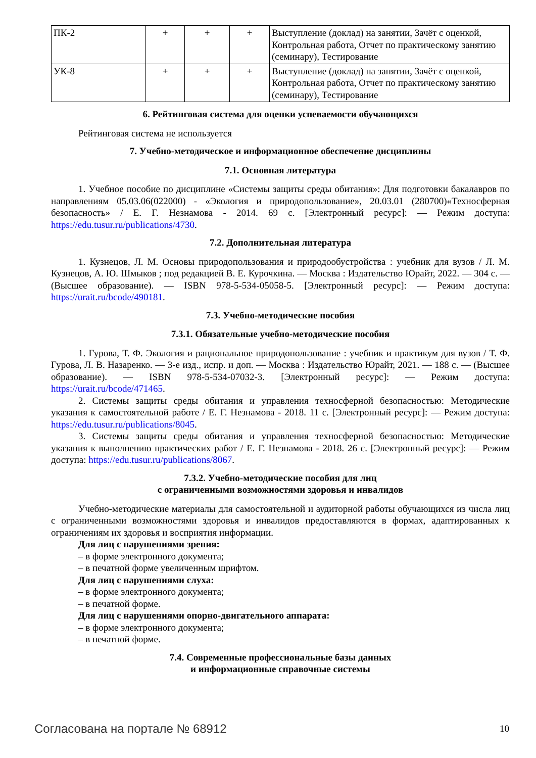| ПК-2 | + | + | + | Выступление (доклад) на занятии, Зачёт с оценкой, Контрольная работа, Отчет по практическому занятию (семинару), Тестирование |
| УК-8 | + | + | + | Выступление (доклад) на занятии, Зачёт с оценкой, Контрольная работа, Отчет по практическому занятию (семинару), Тестирование |
6. Рейтинговая система для оценки успеваемости обучающихся
Рейтинговая система не используется
7. Учебно-методическое и информационное обеспечение дисциплины
7.1. Основная литература
1. Учебное пособие по дисциплине «Системы защиты среды обитания»: Для подготовки бакалавров по направлениям 05.03.06(022000) - «Экология и природопользование», 20.03.01 (280700)«Техносферная безопасность» / Е. Г. Незнамова - 2014. 69 с. [Электронный ресурс]: — Режим доступа: https://edu.tusur.ru/publications/4730.
7.2. Дополнительная литература
1. Кузнецов, Л. М. Основы природопользования и природообустройства : учебник для вузов / Л. М. Кузнецов, А. Ю. Шмыков ; под редакцией В. Е. Курочкина. — Москва : Издательство Юрайт, 2022. — 304 с. — (Высшее образование). — ISBN 978-5-534-05058-5. [Электронный ресурс]: — Режим доступа: https://urait.ru/bcode/490181.
7.3. Учебно-методические пособия
7.3.1. Обязательные учебно-методические пособия
1. Гурова, Т. Ф. Экология и рациональное природопользование : учебник и практикум для вузов / Т. Ф. Гурова, Л. В. Назаренко. — 3-е изд., испр. и доп. — Москва : Издательство Юрайт, 2021. — 188 с. — (Высшее образование). — ISBN 978-5-534-07032-3. [Электронный ресурс]: — Режим доступа: https://urait.ru/bcode/471465.
2. Системы защиты среды обитания и управления техносферной безопасностью: Методические указания к самостоятельной работе / Е. Г. Незнамова - 2018. 11 с. [Электронный ресурс]: — Режим доступа: https://edu.tusur.ru/publications/8045.
3. Системы защиты среды обитания и управления техносферной безопасностью: Методические указания к выполнению практических работ / Е. Г. Незнамова - 2018. 26 с. [Электронный ресурс]: — Режим доступа: https://edu.tusur.ru/publications/8067.
7.3.2. Учебно-методические пособия для лиц
с ограниченными возможностями здоровья и инвалидов
Учебно-методические материалы для самостоятельной и аудиторной работы обучающихся из числа лиц с ограниченными возможностями здоровья и инвалидов предоставляются в формах, адаптированных к ограничениям их здоровья и восприятия информации.
Для лиц с нарушениями зрения:
– в форме электронного документа;
– в печатной форме увеличенным шрифтом.
Для лиц с нарушениями слуха:
– в форме электронного документа;
– в печатной форме.
Для лиц с нарушениями опорно-двигательного аппарата:
– в форме электронного документа;
– в печатной форме.
7.4. Современные профессиональные базы данных
и информационные справочные системы
Согласована на портале № 68912 10